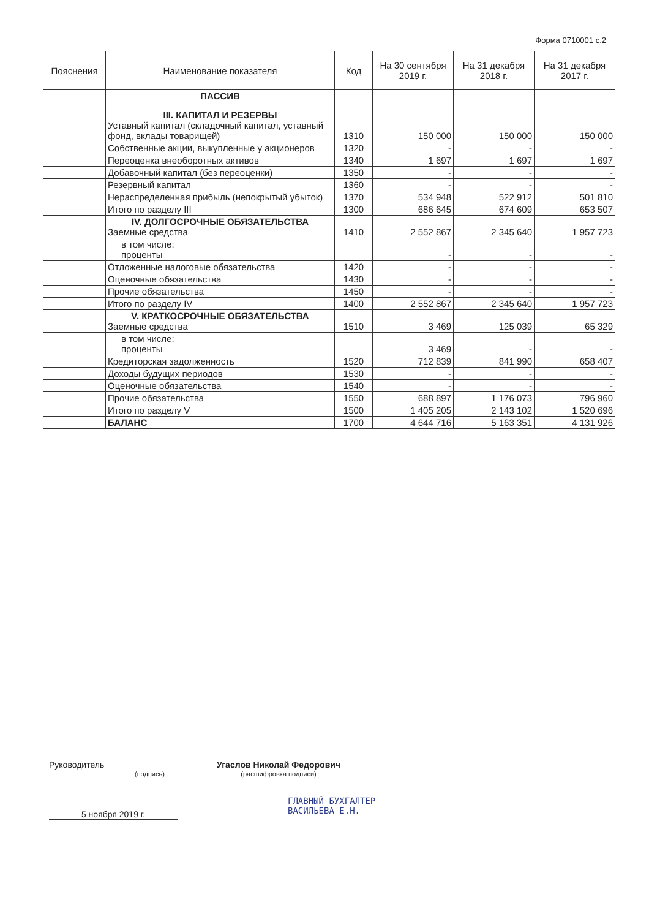Форма 0710001 с.2
| Пояснения | Наименование показателя | Код | На 30 сентября 2019 г. | На 31 декабря 2018 г. | На 31 декабря 2017 г. |
| --- | --- | --- | --- | --- | --- |
| | ПАССИВ III. КАПИТАЛ И РЕЗЕРВЫ Уставный капитал (складочный капитал, уставный фонд, вклады товарищей) | 1310 | 150 000 | 150 000 | 150 000 |
| | Собственные акции, выкупленные у акционеров | 1320 | - | - | - |
| | Переоценка внеоборотных активов | 1340 | 1 697 | 1 697 | 1 697 |
| | Добавочный капитал (без переоценки) | 1350 | - | - | - |
| | Резервный капитал | 1360 | - | - | - |
| | Нераспределенная прибыль (непокрытый убыток) | 1370 | 534 948 | 522 912 | 501 810 |
| | Итого по разделу III | 1300 | 686 645 | 674 609 | 653 507 |
| | IV. ДОЛГОСРОЧНЫЕ ОБЯЗАТЕЛЬСТВА Заемные средства | 1410 | 2 552 867 | 2 345 640 | 1 957 723 |
| | в том числе: проценты | | - | - | - |
| | Отложенные налоговые обязательства | 1420 | - | - | - |
| | Оценочные обязательства | 1430 | - | - | - |
| | Прочие обязательства | 1450 | - | - | - |
| | Итого по разделу IV | 1400 | 2 552 867 | 2 345 640 | 1 957 723 |
| | V. КРАТКОСРОЧНЫЕ ОБЯЗАТЕЛЬСТВА Заемные средства | 1510 | 3 469 | 125 039 | 65 329 |
| | в том числе: проценты | | 3 469 | - | - |
| | Кредиторская задолженность | 1520 | 712 839 | 841 990 | 658 407 |
| | Доходы будущих периодов | 1530 | - | - | - |
| | Оценочные обязательства | 1540 | - | - | - |
| | Прочие обязательства | 1550 | 688 897 | 1 176 073 | 796 960 |
| | Итого по разделу V | 1500 | 1 405 205 | 2 143 102 | 1 520 696 |
| | БАЛАНС | 1700 | 4 644 716 | 5 163 351 | 4 131 926 |
Руководитель
(подпись)
Угаслов Николай Федорович
(расшифровка подписи)
ГЛАВНЫЙ БУХГАЛТЕР
ВАСИЛЬЕВА Е.Н.
5 ноября 2019 г.